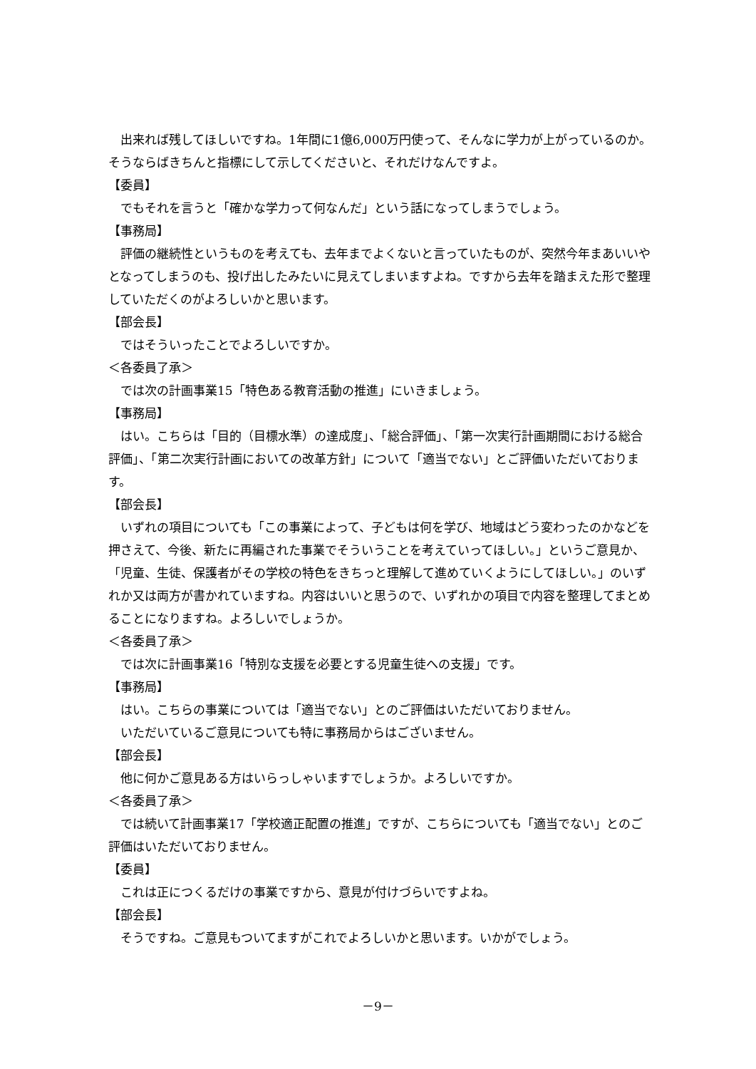出来れば残してほしいですね。1年間に1億6,000万円使って、そんなに学力が上がっているのか。そうならばきちんと指標にして示してくださいと、それだけなんですよ。
【委員】
でもそれを言うと「確かな学力って何なんだ」という話になってしまうでしょう。
【事務局】
評価の継続性というものを考えても、去年までよくないと言っていたものが、突然今年まあいいやとなってしまうのも、投げ出したみたいに見えてしまいますよね。ですから去年を踏まえた形で整理していただくのがよろしいかと思います。
【部会長】
ではそういったことでよろしいですか。
＜各委員了承＞
では次の計画事業15「特色ある教育活動の推進」にいきましょう。
【事務局】
はい。こちらは「目的（目標水準）の達成度」、「総合評価」、「第一次実行計画期間における総合評価」、「第二次実行計画においての改革方針」について「適当でない」とご評価いただいております。
【部会長】
いずれの項目についても「この事業によって、子どもは何を学び、地域はどう変わったのかなどを押さえて、今後、新たに再編された事業でそういうことを考えていってほしい。」というご意見か、「児童、生徒、保護者がその学校の特色をきちっと理解して進めていくようにしてほしい。」のいずれか又は両方が書かれていますね。内容はいいと思うので、いずれかの項目で内容を整理してまとめることになりますね。よろしいでしょうか。
＜各委員了承＞
では次に計画事業16「特別な支援を必要とする児童生徒への支援」です。
【事務局】
はい。こちらの事業については「適当でない」とのご評価はいただいておりません。
いただいているご意見についても特に事務局からはございません。
【部会長】
他に何かご意見ある方はいらっしゃいますでしょうか。よろしいですか。
＜各委員了承＞
では続いて計画事業17「学校適正配置の推進」ですが、こちらについても「適当でない」とのご評価はいただいておりません。
【委員】
これは正につくるだけの事業ですから、意見が付けづらいですよね。
【部会長】
そうですね。ご意見もついてますがこれでよろしいかと思います。いかがでしょう。
－9－